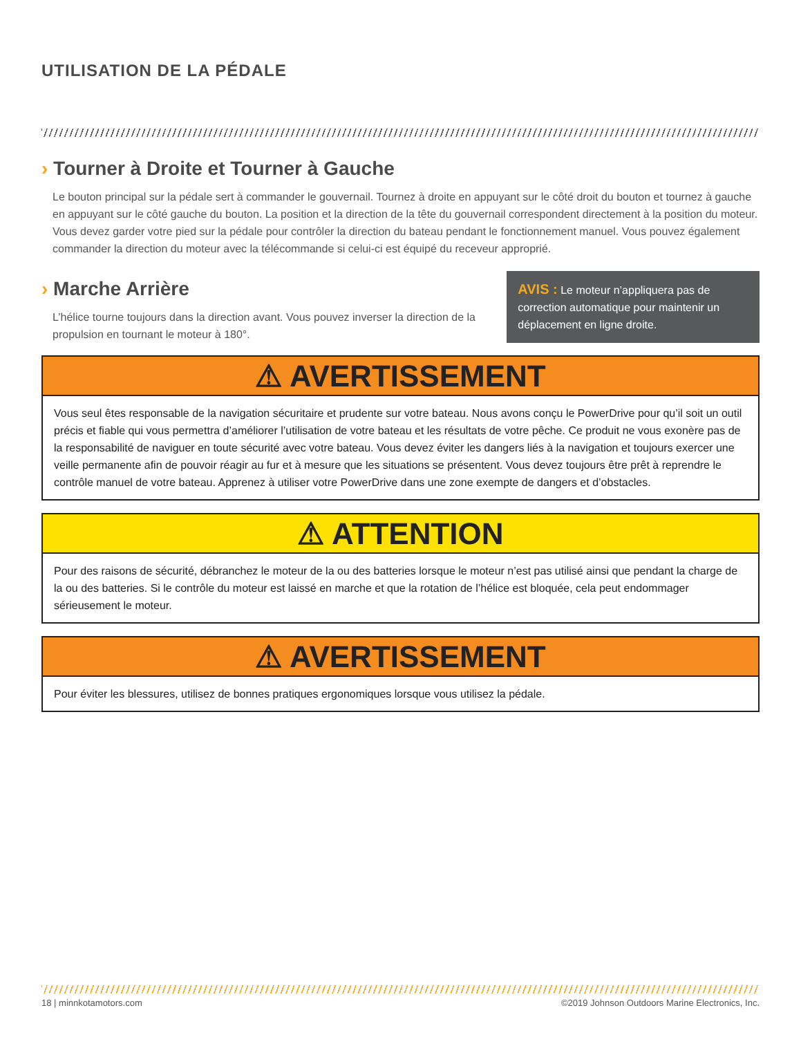UTILISATION DE LA PÉDALE
› Tourner à Droite et Tourner à Gauche
Le bouton principal sur la pédale sert à commander le gouvernail. Tournez à droite en appuyant sur le côté droit du bouton et tournez à gauche en appuyant sur le côté gauche du bouton. La position et la direction de la tête du gouvernail correspondent directement à la position du moteur. Vous devez garder votre pied sur la pédale pour contrôler la direction du bateau pendant le fonctionnement manuel. Vous pouvez également commander la direction du moteur avec la télécommande si celui-ci est équipé du receveur approprié.
› Marche Arrière
L’hélice tourne toujours dans la direction avant. Vous pouvez inverser la direction de la propulsion en tournant le moteur à 180°.
AVIS : Le moteur n’appliquera pas de correction automatique pour maintenir un déplacement en ligne droite.
⚠ AVERTISSEMENT
Vous seul êtes responsable de la navigation sécuritaire et prudente sur votre bateau. Nous avons conçu le PowerDrive pour qu’il soit un outil précis et fiable qui vous permettra d’améliorer l’utilisation de votre bateau et les résultats de votre pêche. Ce produit ne vous exonère pas de la responsabilité de naviguer en toute sécurité avec votre bateau. Vous devez éviter les dangers liés à la navigation et toujours exercer une veille permanente afin de pouvoir réagir au fur et à mesure que les situations se présentent. Vous devez toujours être prêt à reprendre le contrôle manuel de votre bateau. Apprenez à utiliser votre PowerDrive dans une zone exempte de dangers et d’obstacles.
⚠ ATTENTION
Pour des raisons de sécurité, débranchez le moteur de la ou des batteries lorsque le moteur n’est pas utilisé ainsi que pendant la charge de la ou des batteries. Si le contrôle du moteur est laissé en marche et que la rotation de l’hélice est bloquée, cela peut endommager sérieusement le moteur.
⚠ AVERTISSEMENT
Pour éviter les blessures, utilisez de bonnes pratiques ergonomiques lorsque vous utilisez la pédale.
18 | minnkotamotors.com ©2019 Johnson Outdoors Marine Electronics, Inc.